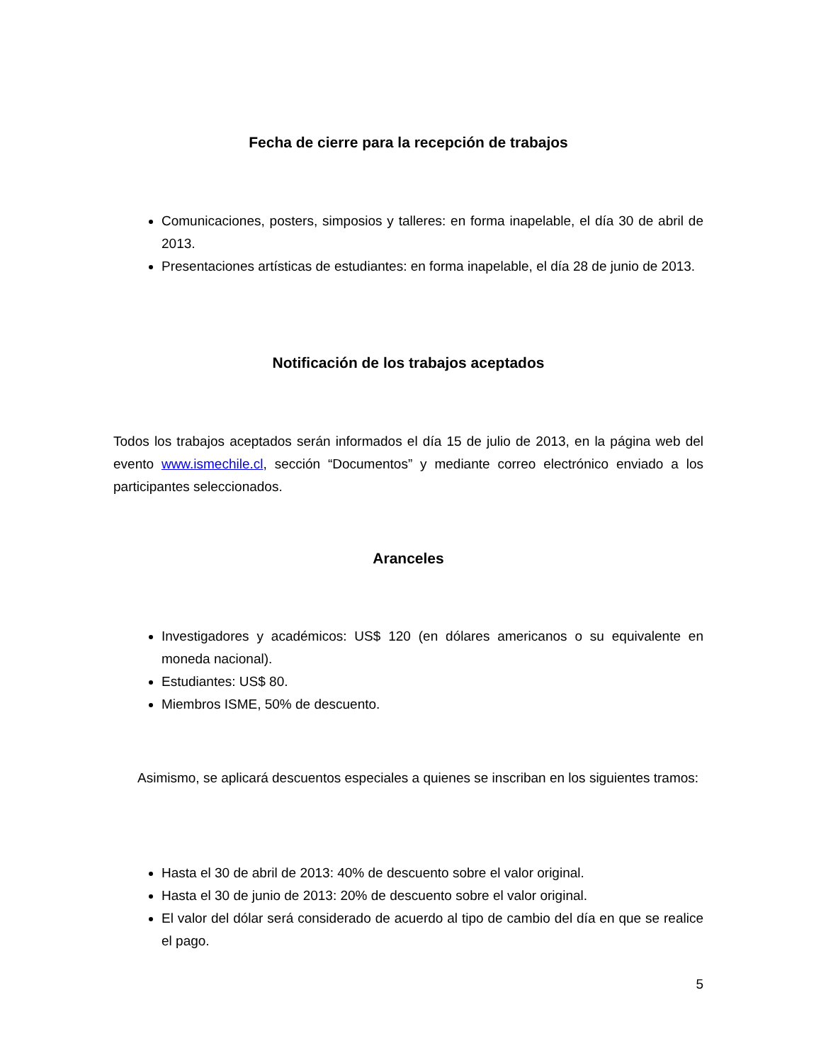Fecha de cierre para la recepción de trabajos
Comunicaciones, posters, simposios y talleres: en forma inapelable, el día 30 de abril de 2013.
Presentaciones artísticas de estudiantes: en forma inapelable, el día 28 de junio de 2013.
Notificación de los trabajos aceptados
Todos los trabajos aceptados serán informados el día 15 de julio de 2013, en la página web del evento www.ismechile.cl, sección “Documentos” y mediante correo electrónico enviado a los participantes seleccionados.
Aranceles
Investigadores y académicos: US$ 120 (en dólares americanos o su equivalente en moneda nacional).
Estudiantes: US$ 80.
Miembros ISME, 50% de descuento.
Asimismo, se aplicará descuentos especiales a quienes se inscriban en los siguientes tramos:
Hasta el 30 de abril de 2013: 40% de descuento sobre el valor original.
Hasta el 30 de junio de 2013: 20% de descuento sobre el valor original.
El valor del dólar será considerado de acuerdo al tipo de cambio del día en que se realice el pago.
5